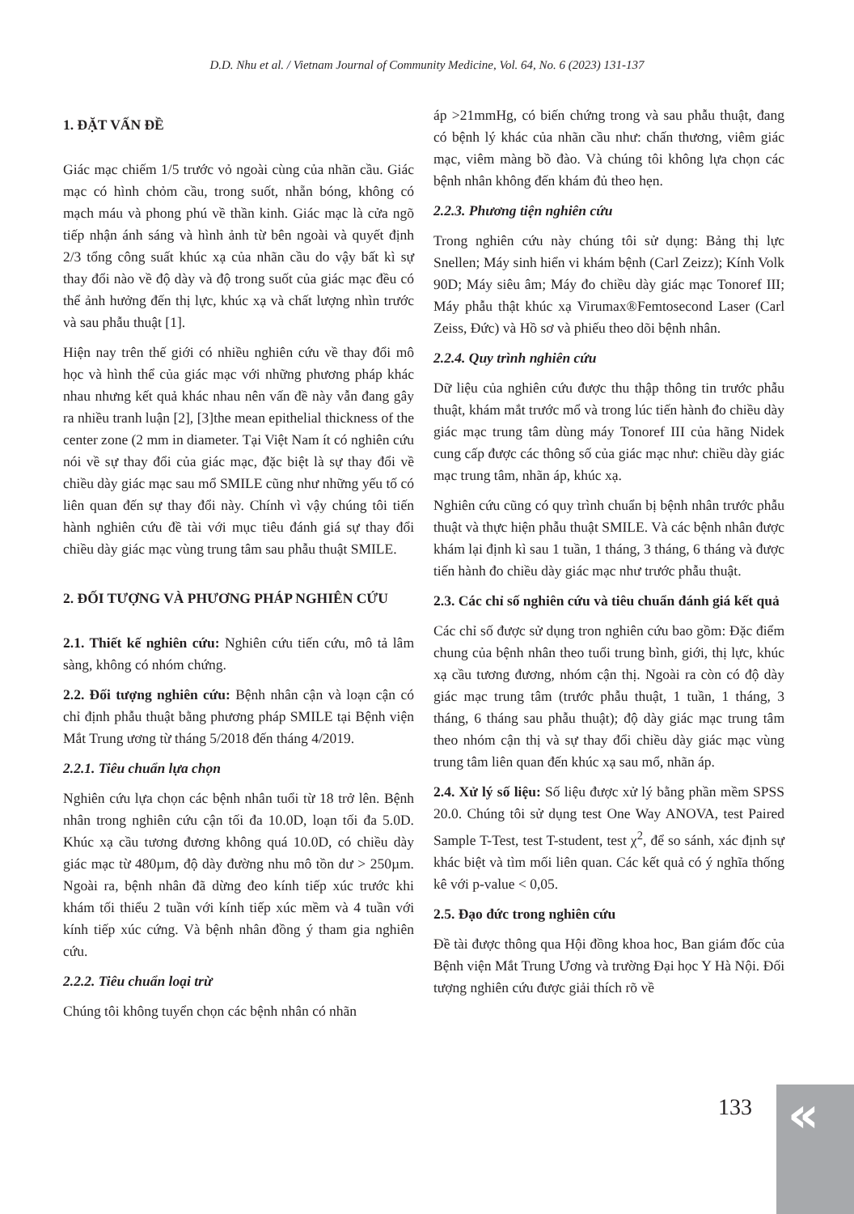D.D. Nhu et al. / Vietnam Journal of Community Medicine, Vol. 64, No. 6 (2023) 131-137
1. ĐẶT VẤN ĐỀ
Giác mạc chiếm 1/5 trước vỏ ngoài cùng của nhãn cầu. Giác mạc có hình chỏm cầu, trong suốt, nhẵn bóng, không có mạch máu và phong phú về thần kinh. Giác mạc là cửa ngõ tiếp nhận ánh sáng và hình ảnh từ bên ngoài và quyết định 2/3 tổng công suất khúc xạ của nhãn cầu do vậy bất kì sự thay đổi nào về độ dày và độ trong suốt của giác mạc đều có thể ảnh hưởng đến thị lực, khúc xạ và chất lượng nhìn trước và sau phẫu thuật [1].
Hiện nay trên thế giới có nhiều nghiên cứu về thay đổi mô học và hình thể của giác mạc với những phương pháp khác nhau nhưng kết quả khác nhau nên vấn đề này vẫn đang gây ra nhiều tranh luận [2], [3]the mean epithelial thickness of the center zone (2 mm in diameter. Tại Việt Nam ít có nghiên cứu nói về sự thay đổi của giác mạc, đặc biệt là sự thay đổi về chiều dày giác mạc sau mổ SMILE cũng như những yếu tố có liên quan đến sự thay đổi này. Chính vì vậy chúng tôi tiến hành nghiên cứu đề tài với mục tiêu đánh giá sự thay đổi chiều dày giác mạc vùng trung tâm sau phẫu thuật SMILE.
2. ĐỐI TƯỢNG VÀ PHƯƠNG PHÁP NGHIÊN CỨU
2.1. Thiết kế nghiên cứu: Nghiên cứu tiến cứu, mô tả lâm sàng, không có nhóm chứng.
2.2. Đối tượng nghiên cứu: Bệnh nhân cận và loạn cận có chỉ định phẫu thuật bằng phương pháp SMILE tại Bệnh viện Mắt Trung ương từ tháng 5/2018 đến tháng 4/2019.
2.2.1. Tiêu chuẩn lựa chọn
Nghiên cứu lựa chọn các bệnh nhân tuổi từ 18 trở lên. Bệnh nhân trong nghiên cứu cận tối đa 10.0D, loạn tối đa 5.0D. Khúc xạ cầu tương đương không quá 10.0D, có chiều dày giác mạc từ 480µm, độ dày đường nhu mô tồn dư > 250µm. Ngoài ra, bệnh nhân đã dừng đeo kính tiếp xúc trước khi khám tối thiểu 2 tuần với kính tiếp xúc mềm và 4 tuần với kính tiếp xúc cứng. Và bệnh nhân đồng ý tham gia nghiên cứu.
2.2.2. Tiêu chuẩn loại trừ
Chúng tôi không tuyển chọn các bệnh nhân có nhãn
áp >21mmHg, có biến chứng trong và sau phẫu thuật, đang có bệnh lý khác của nhãn cầu như: chấn thương, viêm giác mạc, viêm màng bồ đào. Và chúng tôi không lựa chọn các bệnh nhân không đến khám đủ theo hẹn.
2.2.3. Phương tiện nghiên cứu
Trong nghiên cứu này chúng tôi sử dụng: Bảng thị lực Snellen; Máy sinh hiển vi khám bệnh (Carl Zeizz); Kính Volk 90D; Máy siêu âm; Máy đo chiều dày giác mạc Tonoref III; Máy phẫu thật khúc xạ Virumax®Femtosecond Laser (Carl Zeiss, Đức) và Hồ sơ và phiếu theo dõi bệnh nhân.
2.2.4. Quy trình nghiên cứu
Dữ liệu của nghiên cứu được thu thập thông tin trước phẫu thuật, khám mắt trước mổ và trong lúc tiến hành đo chiều dày giác mạc trung tâm dùng máy Tonoref III của hãng Nidek cung cấp được các thông số của giác mạc như: chiều dày giác mạc trung tâm, nhãn áp, khúc xạ.
Nghiên cứu cũng có quy trình chuẩn bị bệnh nhân trước phẫu thuật và thực hiện phẫu thuật SMILE. Và các bệnh nhân được khám lại định kì sau 1 tuần, 1 tháng, 3 tháng, 6 tháng và được tiến hành đo chiều dày giác mạc như trước phẫu thuật.
2.3. Các chỉ số nghiên cứu và tiêu chuẩn đánh giá kết quả
Các chỉ số được sử dụng tron nghiên cứu bao gồm: Đặc điểm chung của bệnh nhân theo tuổi trung bình, giới, thị lực, khúc xạ cầu tương đương, nhóm cận thị. Ngoài ra còn có độ dày giác mạc trung tâm (trước phẫu thuật, 1 tuần, 1 tháng, 3 tháng, 6 tháng sau phẫu thuật); độ dày giác mạc trung tâm theo nhóm cận thị và sự thay đổi chiều dày giác mạc vùng trung tâm liên quan đến khúc xạ sau mổ, nhãn áp.
2.4. Xử lý số liệu: Số liệu được xử lý bằng phần mềm SPSS 20.0. Chúng tôi sử dụng test One Way ANOVA, test Paired Sample T-Test, test T-student, test χ<sup>2</sup>, để so sánh, xác định sự khác biệt và tìm mối liên quan. Các kết quả có ý nghĩa thống kê với p-value < 0,05.
2.5. Đạo đức trong nghiên cứu
Đề tài được thông qua Hội đồng khoa hoc, Ban giám đốc của Bệnh viện Mắt Trung Ương và trường Đại học Y Hà Nội. Đối tượng nghiên cứu được giải thích rõ về
133
«